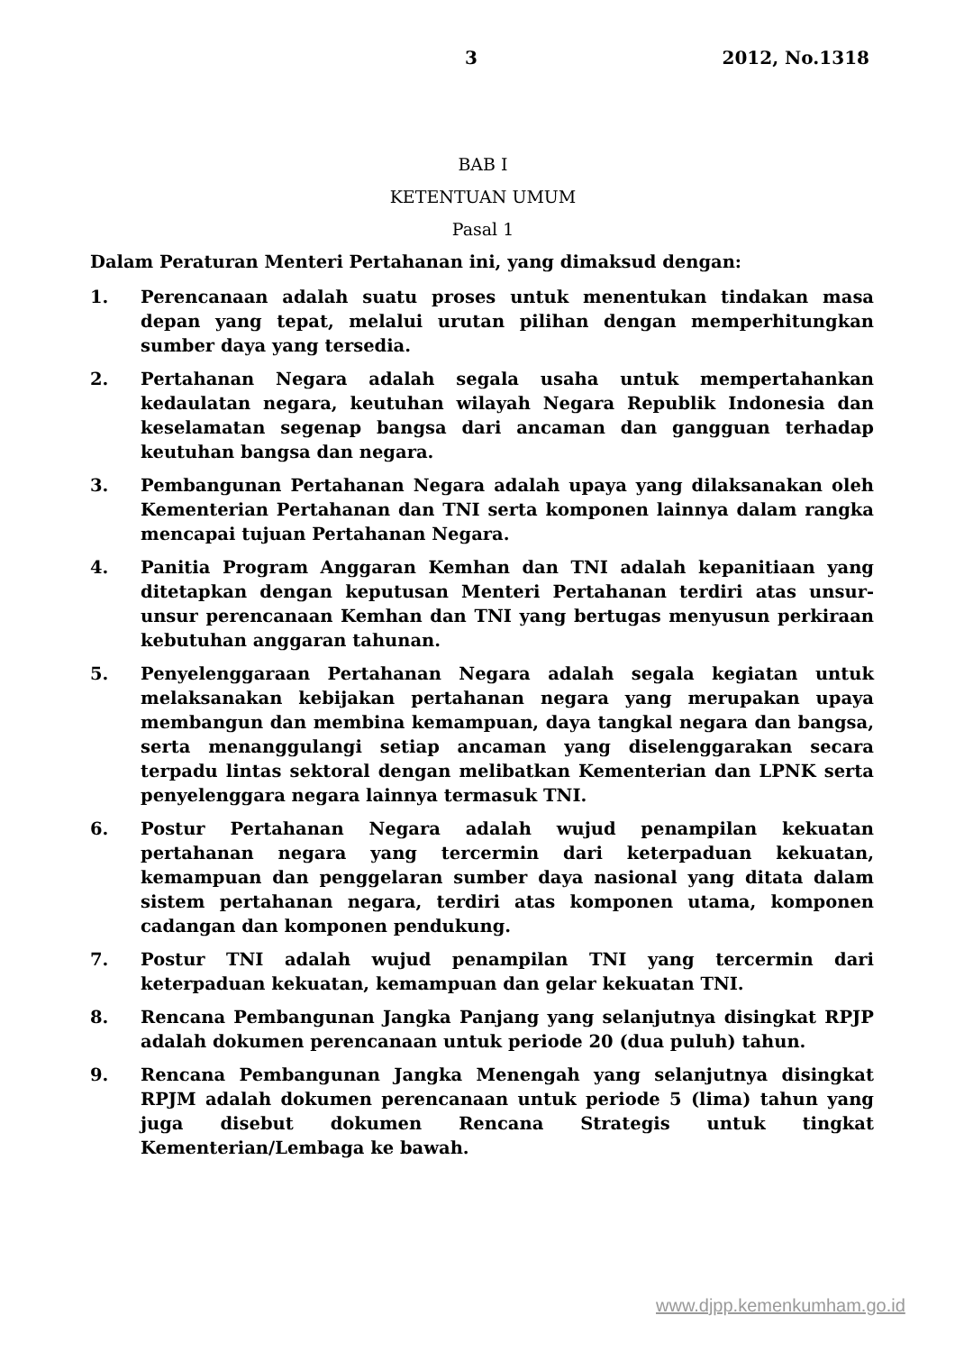3 2012, No.1318
BAB I
KETENTUAN UMUM
Pasal 1
Dalam Peraturan Menteri Pertahanan ini, yang dimaksud dengan:
1. Perencanaan adalah suatu proses untuk menentukan tindakan masa depan yang tepat, melalui urutan pilihan dengan memperhitungkan sumber daya yang tersedia.
2. Pertahanan Negara adalah segala usaha untuk mempertahankan kedaulatan negara, keutuhan wilayah Negara Republik Indonesia dan keselamatan segenap bangsa dari ancaman dan gangguan terhadap keutuhan bangsa dan negara.
3. Pembangunan Pertahanan Negara adalah upaya yang dilaksanakan oleh Kementerian Pertahanan dan TNI serta komponen lainnya dalam rangka mencapai tujuan Pertahanan Negara.
4. Panitia Program Anggaran Kemhan dan TNI adalah kepanitiaan yang ditetapkan dengan keputusan Menteri Pertahanan terdiri atas unsur-unsur perencanaan Kemhan dan TNI yang bertugas menyusun perkiraan kebutuhan anggaran tahunan.
5. Penyelenggaraan Pertahanan Negara adalah segala kegiatan untuk melaksanakan kebijakan pertahanan negara yang merupakan upaya membangun dan membina kemampuan, daya tangkal negara dan bangsa, serta menanggulangi setiap ancaman yang diselenggarakan secara terpadu lintas sektoral dengan melibatkan Kementerian dan LPNK serta penyelenggara negara lainnya termasuk TNI.
6. Postur Pertahanan Negara adalah wujud penampilan kekuatan pertahanan negara yang tercermin dari keterpaduan kekuatan, kemampuan dan penggelaran sumber daya nasional yang ditata dalam sistem pertahanan negara, terdiri atas komponen utama, komponen cadangan dan komponen pendukung.
7. Postur TNI adalah wujud penampilan TNI yang tercermin dari keterpaduan kekuatan, kemampuan dan gelar kekuatan TNI.
8. Rencana Pembangunan Jangka Panjang yang selanjutnya disingkat RPJP adalah dokumen perencanaan untuk periode 20 (dua puluh) tahun.
9. Rencana Pembangunan Jangka Menengah yang selanjutnya disingkat RPJM adalah dokumen perencanaan untuk periode 5 (lima) tahun yang juga disebut dokumen Rencana Strategis untuk tingkat Kementerian/Lembaga ke bawah.
www.djpp.kemenkumham.go.id